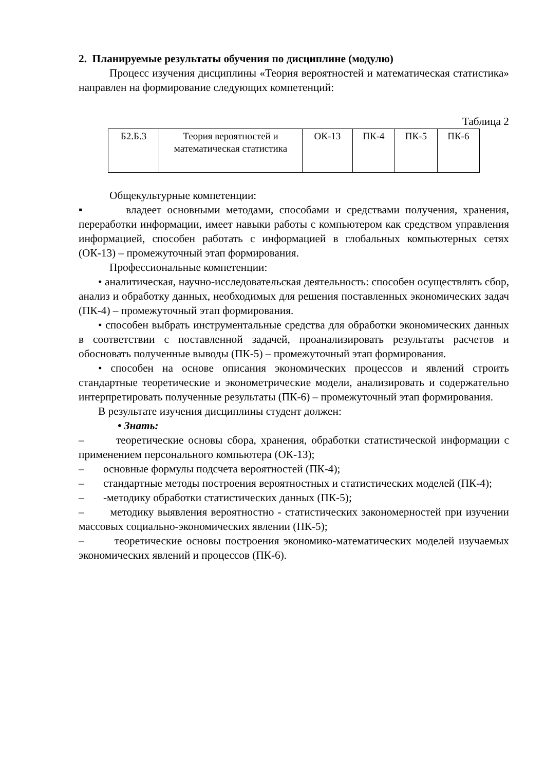2. Планируемые результаты обучения по дисциплине (модулю)
Процесс изучения дисциплины «Теория вероятностей и математическая статистика» направлен на формирование следующих компетенций:
Таблица 2
| Б2.Б.3 | Теория вероятностей и математическая статистика | ОК-13 | ПК-4 | ПК-5 | ПК-6 |
Общекультурные компетенции:
▪ владеет основными методами, способами и средствами получения, хранения, переработки информации, имеет навыки работы с компьютером как средством управления информацией, способен работать с информацией в глобальных компьютерных сетях (ОК-13) – промежуточный этап формирования.
Профессиональные компетенции:
• аналитическая, научно-исследовательская деятельность: способен осуществлять сбор, анализ и обработку данных, необходимых для решения поставленных экономических задач (ПК-4) – промежуточный этап формирования.
• способен выбрать инструментальные средства для обработки экономических данных в соответствии с поставленной задачей, проанализировать результаты расчетов и обосновать полученные выводы (ПК-5) – промежуточный этап формирования.
• способен на основе описания экономических процессов и явлений строить стандартные теоретические и эконометрические модели, анализировать и содержательно интерпретировать полученные результаты (ПК-6) – промежуточный этап формирования.
В результате изучения дисциплины студент должен:
• Знать:
– теоретические основы сбора, хранения, обработки статистической информации с применением персонального компьютера (ОК-13);
– основные формулы подсчета вероятностей (ПК-4);
– стандартные методы построения вероятностных и статистических моделей (ПК-4);
– -методику обработки статистических данных (ПК-5);
– методику выявления вероятностно - статистических закономерностей при изучении массовых социально-экономических явлении (ПК-5);
– теоретические основы построения экономико-математических моделей изучаемых экономических явлений и процессов (ПК-6).